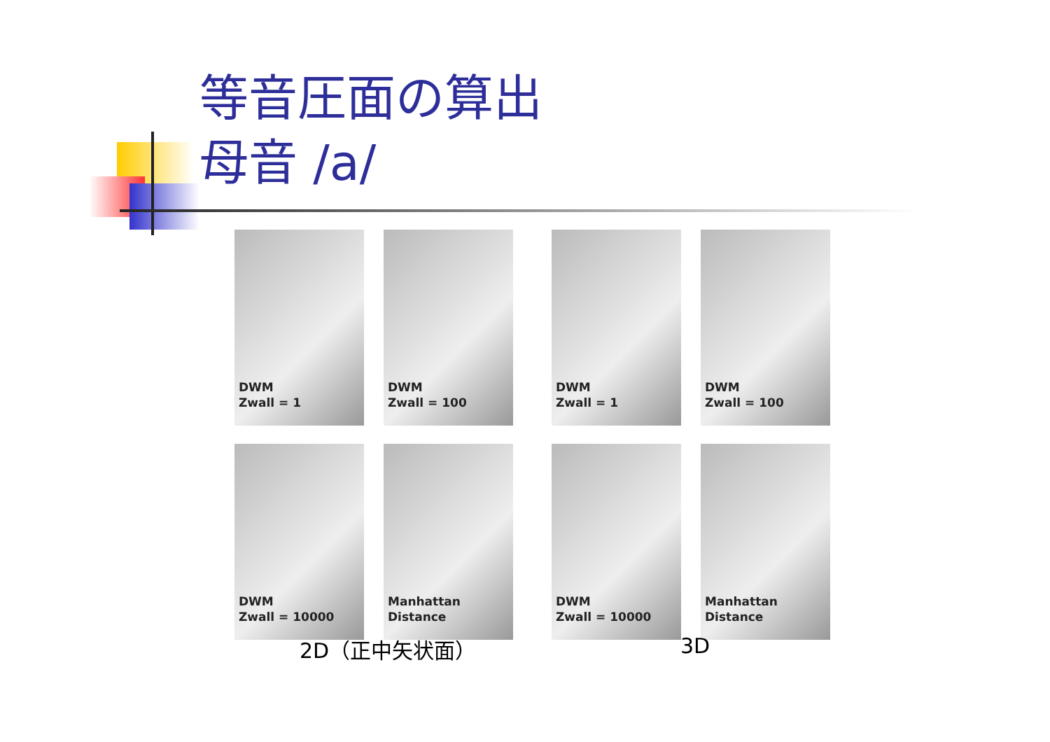等音圧面の算出
母音 /a/
DWM
Zwall = 1
DWM
Zwall = 100
DWM
Zwall = 10000
Manhattan
Distance
DWM
Zwall = 1
DWM
Zwall = 100
DWM
Zwall = 10000
Manhattan
Distance
2D（正中矢状面） 3D